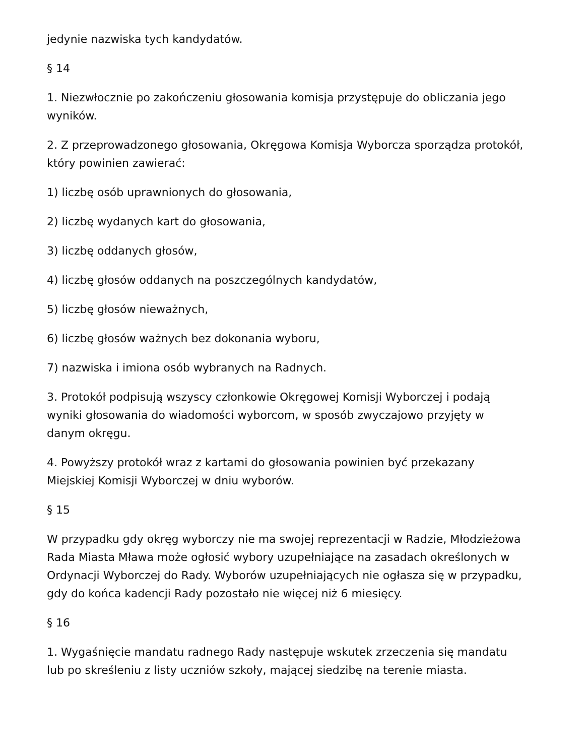jedynie nazwiska tych kandydatów.
§ 14
1. Niezwłocznie po zakończeniu głosowania komisja przystępuje do obliczania jego wyników.
2. Z przeprowadzonego głosowania, Okręgowa Komisja Wyborcza sporządza protokół, który powinien zawierać:
1) liczbę osób uprawnionych do głosowania,
2) liczbę wydanych kart do głosowania,
3) liczbę oddanych głosów,
4) liczbę głosów oddanych na poszczególnych kandydatów,
5) liczbę głosów nieważnych,
6) liczbę głosów ważnych bez dokonania wyboru,
7) nazwiska i imiona osób wybranych na Radnych.
3. Protokół podpisują wszyscy członkowie Okręgowej Komisji Wyborczej i podają wyniki głosowania do wiadomości wyborcom, w sposób zwyczajowo przyjęty w danym okręgu.
4. Powyższy protokół wraz z kartami do głosowania powinien być przekazany Miejskiej Komisji Wyborczej w dniu wyborów.
§ 15
W przypadku gdy okręg wyborczy nie ma swojej reprezentacji w Radzie, Młodzieżowa Rada Miasta Mława może ogłosić wybory uzupełniające na zasadach określonych w Ordynacji Wyborczej do Rady. Wyborów uzupełniających nie ogłasza się w przypadku, gdy do końca kadencji Rady pozostało nie więcej niż 6 miesięcy.
§ 16
1. Wygaśnięcie mandatu radnego Rady następuje wskutek zrzeczenia się mandatu lub po skreśleniu z listy uczniów szkoły, mającej siedzibę na terenie miasta.